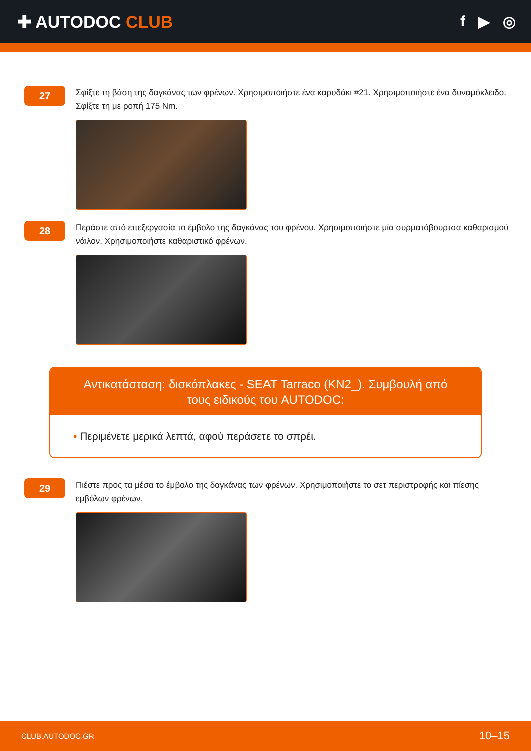✚ AUTODOC CLUB f ▶ ◎
27
Σφίξτε τη βάση της δαγκάνας των φρένων. Χρησιμοποιήστε ένα καρυδάκι #21. Χρησιμοποιήστε ένα δυναμόκλειδο. Σφίξτε τη με ροπή 175 Nm.
28
Περάστε από επεξεργασία το έμβολο της δαγκάνας του φρένου. Χρησιμοποιήστε μία συρματόβουρτσα καθαρισμού νάιλον. Χρησιμοποιήστε καθαριστικό φρένων.
Αντικατάσταση: δισκόπλακες - SEAT Tarraco (KN2_). Συμβουλή από τους ειδικούς του AUTODOC:
• Περιμένετε μερικά λεπτά, αφού περάσετε το σπρέι.
29
Πιέστε προς τα μέσα το έμβολο της δαγκάνας των φρένων. Χρησιμοποιήστε το σετ περιστροφής και πίεσης εμβόλων φρένων.
CLUB.AUTODOC.GR 10–15